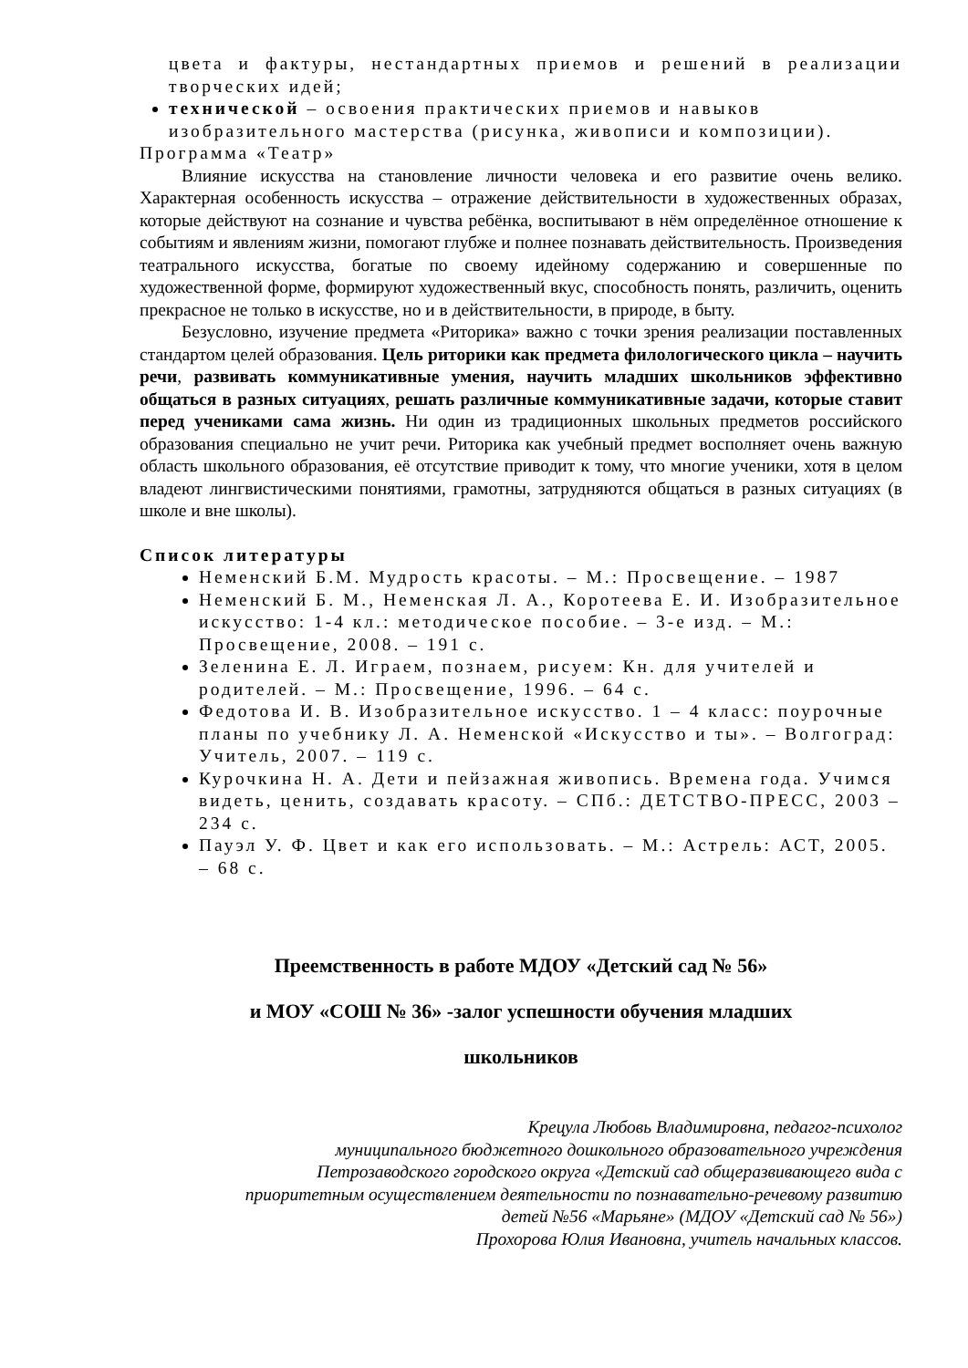цвета и фактуры, нестандартных приемов и решений в реализации творческих идей;
технической – освоения практических приемов и навыков изобразительного мастерства (рисунка, живописи и композиции).
Программа «Театр»
Влияние искусства на становление личности человека и его развитие очень велико. Характерная особенность искусства – отражение действительности в художественных образах, которые действуют на сознание и чувства ребёнка, воспитывают в нём определённое отношение к событиям и явлениям жизни, помогают глубже и полнее познавать действительность. Произведения театрального искусства, богатые по своему идейному содержанию и совершенные по художественной форме, формируют художественный вкус, способность понять, различить, оценить прекрасное не только в искусстве, но и в действительности, в природе, в быту.
Безусловно, изучение предмета «Риторика» важно с точки зрения реализации поставленных стандартом целей образования. Цель риторики как предмета филологического цикла – научить речи, развивать коммуникативные умения, научить младших школьников эффективно общаться в разных ситуациях, решать различные коммуникативные задачи, которые ставит перед учениками сама жизнь. Ни один из традиционных школьных предметов российского образования специально не учит речи. Риторика как учебный предмет восполняет очень важную область школьного образования, её отсутствие приводит к тому, что многие ученики, хотя в целом владеют лингвистическими понятиями, грамотны, затрудняются общаться в разных ситуациях (в школе и вне школы).
Список литературы
Неменский Б.М. Мудрость красоты. – М.: Просвещение. – 1987
Неменский Б. М., Неменская Л. А., Коротеева Е. И. Изобразительное искусство: 1-4 кл.: методическое пособие. – 3-е изд. – М.: Просвещение, 2008. – 191 с.
Зеленина Е. Л. Играем, познаем, рисуем: Кн. для учителей и родителей. – М.: Просвещение, 1996. – 64 с.
Федотова И. В. Изобразительное искусство. 1 – 4 класс: поурочные планы по учебнику Л. А. Неменской «Искусство и ты». – Волгоград: Учитель, 2007. – 119 с.
Курочкина Н. А. Дети и пейзажная живопись. Времена года. Учимся видеть, ценить, создавать красоту. – СПб.: ДЕТСТВО-ПРЕСС, 2003 – 234 с.
Пауэл У. Ф. Цвет и как его использовать. – М.: Астрель: АСТ, 2005. – 68 с.
Преемственность в работе МДОУ «Детский сад № 56»
и МОУ «СОШ № 36» -залог успешности обучения младших
школьников
Крецула Любовь Владимировна, педагог-психолог
муниципального бюджетного дошкольного образовательного учреждения
Петрозаводского городского округа «Детский сад общеразвивающего вида с
приоритетным осуществлением деятельности по познавательно-речевому развитию
детей №56 «Марьяне» (МДОУ «Детский сад № 56»)
Прохорова Юлия Ивановна, учитель начальных классов.